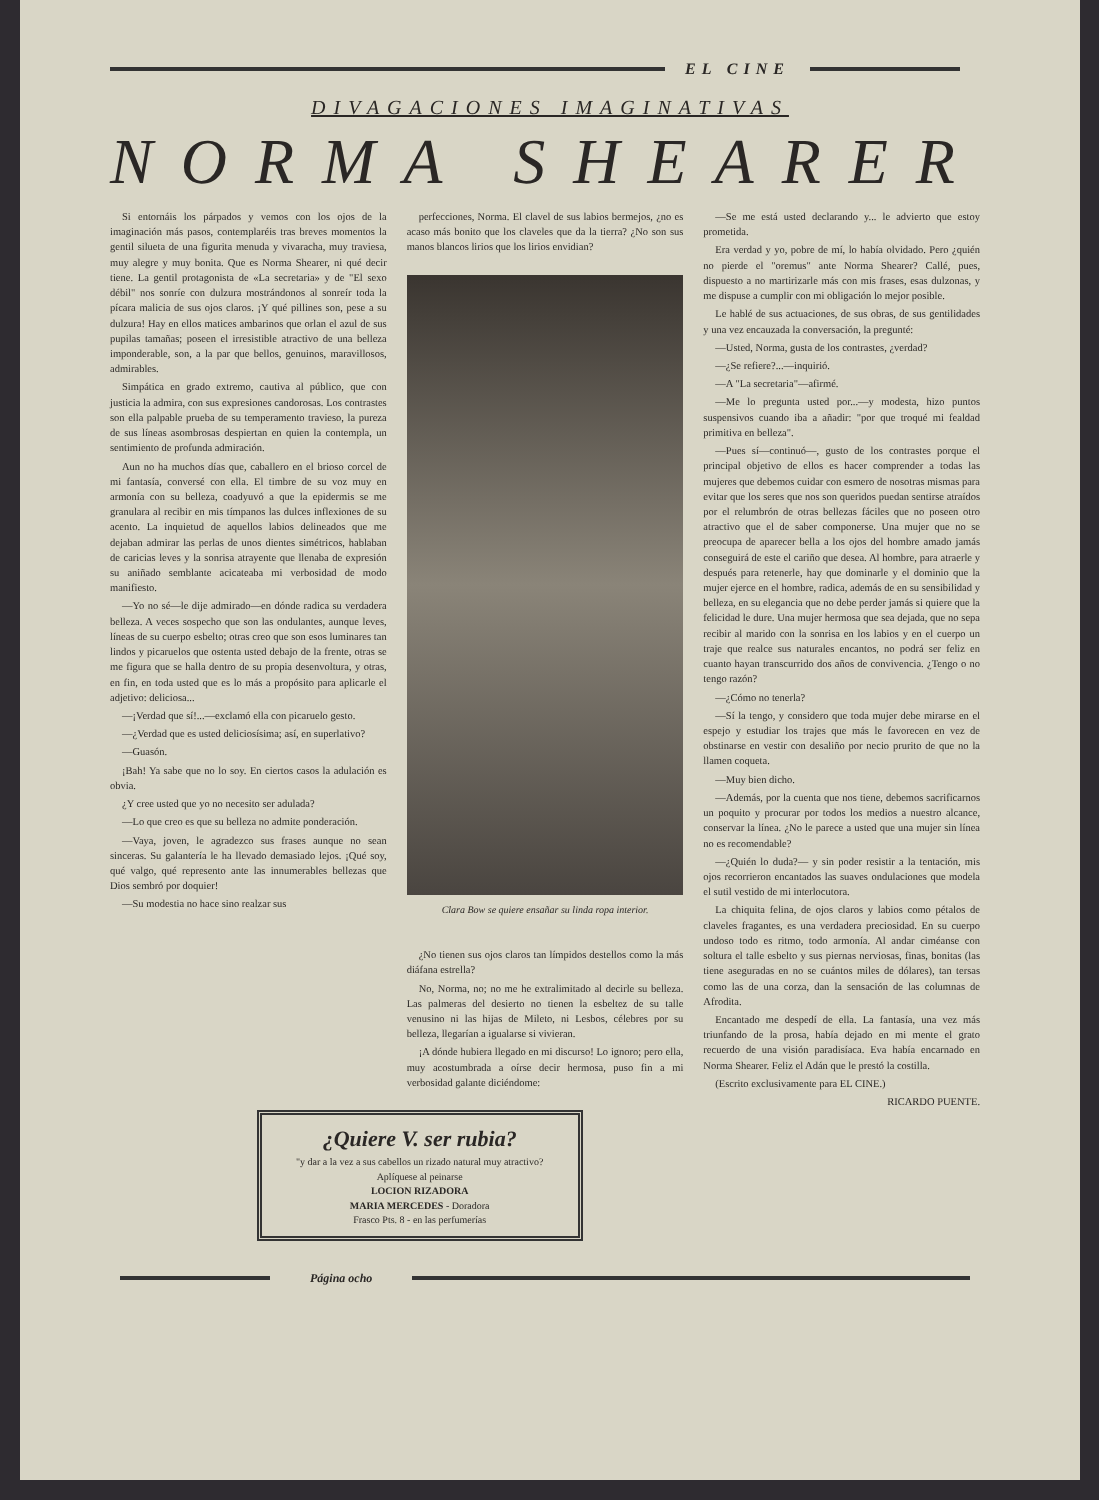EL CINE
DIVAGACIONES IMAGINATIVAS
NORMA SHEARER
Si entornáis los párpados y vemos con los ojos de la imaginación más pasos, contemplaréis tras breves momentos la gentil silueta de una figurita menuda y vivaracha, muy traviesa, muy alegre y muy bonita. Que es Norma Shearer, ni qué decir tiene. La gentil protagonista de «La secretaria» y de "El sexo débil" nos sonríe con dulzura mostrándonos al sonreír toda la pícara malicia de sus ojos claros. ¡Y qué pillines son, pese a su dulzura! Hay en ellos matices ambarinos que orlan el azul de sus pupilas tamañas; poseen el irresistible atractivo de una belleza imponderable, son, a la par que bellos, genuinos, maravillosos, admirables.
Simpática en grado extremo, cautiva al público, que con justicia la admira, con sus expresiones candorosas. Los contrastes son ella palpable prueba de su temperamento travieso, la pureza de sus líneas asombrosas despiertan en quien la contempla, un sentimiento de profunda admiración.
Aun no ha muchos días que, caballero en el brioso corcel de mi fantasía, conversé con ella. El timbre de su voz muy en armonía con su belleza, coadyuvó a que la epidermis se me granulara al recibir en mis tímpanos las dulces inflexiones de su acento. La inquietud de aquellos labios delineados que me dejaban admirar las perlas de unos dientes simétricos, hablaban de caricias leves y la sonrisa atrayente que llenaba de expresión su aniñado semblante acicateaba mi verbosidad de modo manifiesto.
—Yo no sé—le dije admirado—en dónde radica su verdadera belleza. A veces sospecho que son las ondulantes, aunque leves, líneas de su cuerpo esbelto; otras creo que son esos luminares tan lindos y picaruelos que ostenta usted debajo de la frente, otras se me figura que se halla dentro de su propia desenvoltura, y otras, en fin, en toda usted que es lo más a propósito para aplicarle el adjetivo: deliciosa...
—¡Verdad que sí!...—exclamó ella con picaruelo gesto.
—¿Verdad que es usted deliciosísima; así, en superlativo?
—Guasón.
¡Bah! Ya sabe que no lo soy. En ciertos casos la adulación es obvia.
¿Y cree usted que yo no necesito ser adulada?
—Lo que creo es que su belleza no admite ponderación.
—Vaya, joven, le agradezco sus frases aunque no sean sinceras. Su galantería le ha llevado demasiado lejos. ¡Qué soy, qué valgo, qué represento ante las innumerables bellezas que Dios sembró por doquier!
—Su modestia no hace sino realzar sus
perfecciones, Norma. El clavel de sus labios bermejos, ¿no es acaso más bonito que los claveles que da la tierra? ¿No son sus manos blancos lirios que los lirios envidian?
Clara Bow se quiere ensañar su linda ropa interior.
¿No tienen sus ojos claros tan límpidos destellos como la más diáfana estrella?
No, Norma, no; no me he extralimitado al decirle su belleza. Las palmeras del desierto no tienen la esbeltez de su talle venusino ni las hijas de Mileto, ni Lesbos, célebres por su belleza, llegarían a igualarse si vivieran.
¡A dónde hubiera llegado en mi discurso! Lo ignoro; pero ella, muy acostumbrada a oírse decir hermosa, puso fin a mi verbosidad galante diciéndome:
¿Quiere V. ser rubia?
"y dar a la vez a sus cabellos un rizado natural muy atractivo?
Aplíquese al peinarse
LOCION RIZADORA
MARIA MERCEDES - Doradora
Frasco Pts. 8 - en las perfumerías
—Se me está usted declarando y... le advierto que estoy prometida.
Era verdad y yo, pobre de mí, lo había olvidado. Pero ¿quién no pierde el "oremus" ante Norma Shearer? Callé, pues, dispuesto a no martirizarle más con mis frases, esas dulzonas, y me dispuse a cumplir con mi obligación lo mejor posible.
Le hablé de sus actuaciones, de sus obras, de sus gentilidades y una vez encauzada la conversación, la pregunté:
—Usted, Norma, gusta de los contrastes, ¿verdad?
—¿Se refiere?...—inquirió.
—A "La secretaria"—afirmé.
—Me lo pregunta usted por...—y modesta, hizo puntos suspensivos cuando iba a añadir: "por que troqué mi fealdad primitiva en belleza".
—Pues sí—continuó—, gusto de los contrastes porque el principal objetivo de ellos es hacer comprender a todas las mujeres que debemos cuidar con esmero de nosotras mismas para evitar que los seres que nos son queridos puedan sentirse atraídos por el relumbrón de otras bellezas fáciles que no poseen otro atractivo que el de saber componerse. Una mujer que no se preocupa de aparecer bella a los ojos del hombre amado jamás conseguirá de este el cariño que desea. Al hombre, para atraerle y después para retenerle, hay que dominarle y el dominio que la mujer ejerce en el hombre, radica, además de en su sensibilidad y belleza, en su elegancia que no debe perder jamás si quiere que la felicidad le dure. Una mujer hermosa que sea dejada, que no sepa recibir al marido con la sonrisa en los labios y en el cuerpo un traje que realce sus naturales encantos, no podrá ser feliz en cuanto hayan transcurrido dos años de convivencia. ¿Tengo o no tengo razón?
—¿Cómo no tenerla?
—Sí la tengo, y considero que toda mujer debe mirarse en el espejo y estudiar los trajes que más le favorecen en vez de obstinarse en vestir con desaliño por necio prurito de que no la llamen coqueta.
—Muy bien dicho.
—Además, por la cuenta que nos tiene, debemos sacrificarnos un poquito y procurar por todos los medios a nuestro alcance, conservar la línea. ¿No le parece a usted que una mujer sin línea no es recomendable?
—¿Quién lo duda?— y sin poder resistir a la tentación, mis ojos recorrieron encantados las suaves ondulaciones que modela el sutil vestido de mi interlocutora.
La chiquita felina, de ojos claros y labios como pétalos de claveles fragantes, es una verdadera preciosidad. En su cuerpo undoso todo es ritmo, todo armonía. Al andar ciméanse con soltura el talle esbelto y sus piernas nerviosas, finas, bonitas (las tiene aseguradas en no se cuántos miles de dólares), tan tersas como las de una corza, dan la sensación de las columnas de Afrodita.
Encantado me despedí de ella. La fantasía, una vez más triunfando de la prosa, había dejado en mi mente el grato recuerdo de una visión paradisíaca. Eva había encarnado en Norma Shearer. Feliz el Adán que le prestó la costilla.
(Escrito exclusivamente para EL CINE.)
RICARDO PUENTE.
Página ocho